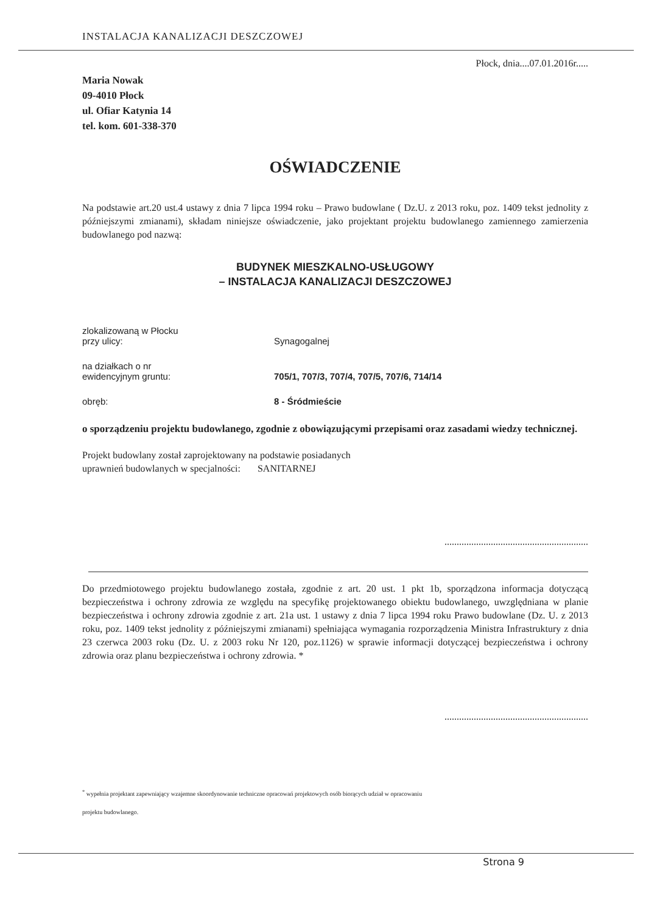Płock, dnia....07.01.2016r.....
Maria Nowak
09-4010 Płock
ul. Ofiar Katynia 14
tel. kom. 601-338-370
OŚWIADCZENIE
Na podstawie art.20 ust.4 ustawy z dnia 7 lipca 1994 roku – Prawo budowlane ( Dz.U. z 2013 roku, poz. 1409 tekst jednolity z późniejszymi zmianami), składam niniejsze oświadczenie, jako projektant projektu budowlanego zamiennego zamierzenia budowlanego pod nazwą:
BUDYNEK MIESZKALNO-USŁUGOWY
– INSTALACJA KANALIZACJI DESZCZOWEJ
| zlokalizowaną w Płocku przy ulicy: | Synagogalnej |
| na działkach o nr ewidencyjnym gruntu: | 705/1, 707/3, 707/4, 707/5, 707/6, 714/14 |
| obręb: | 8 - Śródmieście |
o sporządzeniu projektu budowlanego, zgodnie z obowiązującymi przepisami oraz zasadami wiedzy technicznej.
Projekt budowlany został zaprojektowany na podstawie posiadanych
uprawnień budowlanych w specjalności: SANITARNEJ
...........................................................
Do przedmiotowego projektu budowlanego została, zgodnie z art. 20 ust. 1 pkt 1b, sporządzona informacja dotyczącą bezpieczeństwa i ochrony zdrowia ze względu na specyfikę projektowanego obiektu budowlanego, uwzględniana w planie bezpieczeństwa i ochrony zdrowia zgodnie z art. 21a ust. 1 ustawy z dnia 7 lipca 1994 roku Prawo budowlane (Dz. U. z 2013 roku, poz. 1409 tekst jednolity z późniejszymi zmianami) spełniająca wymagania rozporządzenia Ministra Infrastruktury z dnia 23 czerwca 2003 roku (Dz. U. z 2003 roku Nr 120, poz.1126) w sprawie informacji dotyczącej bezpieczeństwa i ochrony zdrowia oraz planu bezpieczeństwa i ochrony zdrowia. *
...........................................................
<sup>*</sup> wypełnia projektant zapewniający wzajemne skoordynowanie techniczne opracowań projektowych osób biorących udział w opracowaniu
projektu budowlanego.
INSTALACJA KANALIZACJI DESZCZOWEJ
Strona 9